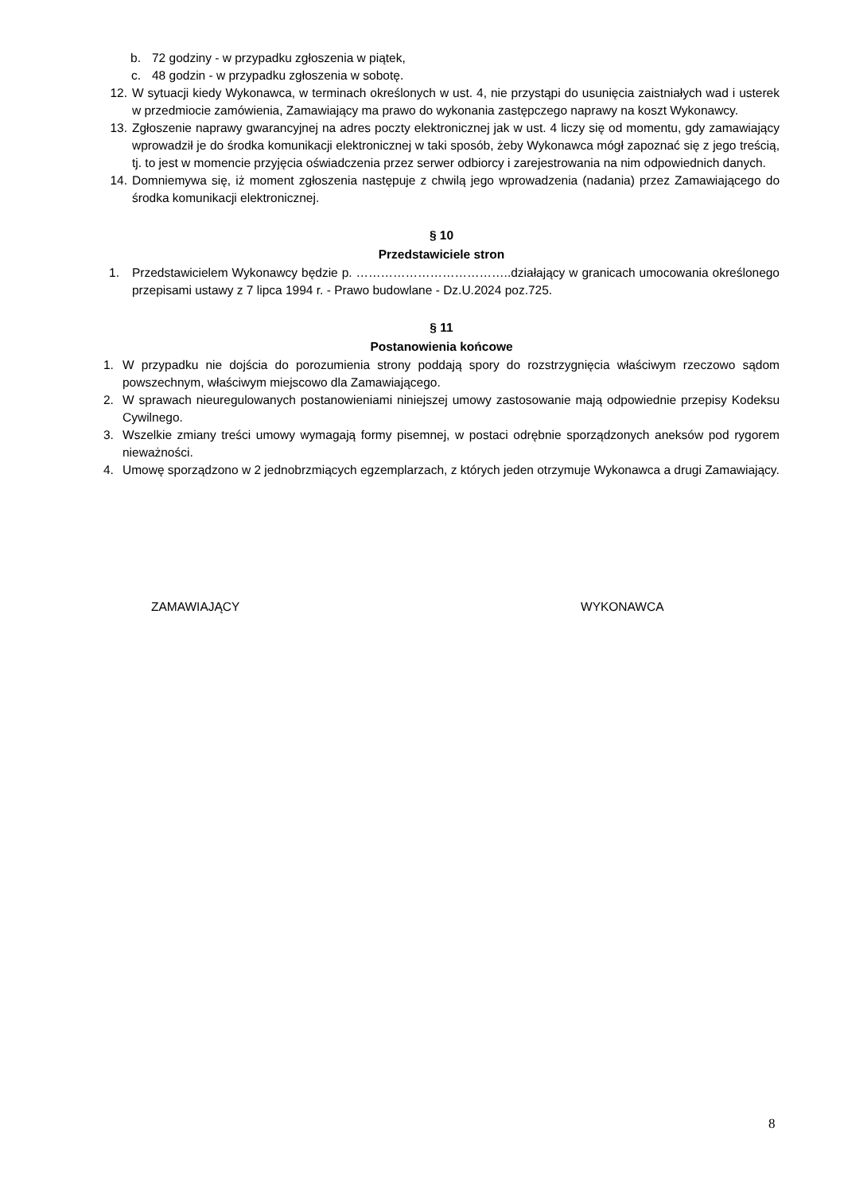b. 72 godziny - w przypadku zgłoszenia w piątek,
c. 48 godzin - w przypadku zgłoszenia w sobotę.
12. W sytuacji kiedy Wykonawca, w terminach określonych w ust. 4, nie przystąpi do usunięcia zaistniałych wad i usterek w przedmiocie zamówienia, Zamawiający ma prawo do wykonania zastępczego naprawy na koszt Wykonawcy.
13. Zgłoszenie naprawy gwarancyjnej na adres poczty elektronicznej jak w ust. 4 liczy się od momentu, gdy zamawiający wprowadził je do środka komunikacji elektronicznej w taki sposób, żeby Wykonawca mógł zapoznać się z jego treścią, tj. to jest w momencie przyjęcia oświadczenia przez serwer odbiorcy i zarejestrowania na nim odpowiednich danych.
14. Domniemywa się, iż moment zgłoszenia następuje z chwilą jego wprowadzenia (nadania) przez Zamawiającego do środka komunikacji elektronicznej.
§ 10
Przedstawiciele stron
1. Przedstawicielem Wykonawcy będzie p. ………………………………..działający w granicach umocowania określonego przepisami ustawy z 7 lipca 1994 r. - Prawo budowlane - Dz.U.2024 poz.725.
§ 11
Postanowienia końcowe
1. W przypadku nie dojścia do porozumienia strony poddają spory do rozstrzygnięcia właściwym rzeczowo sądom powszechnym, właściwym miejscowo dla Zamawiającego.
2. W sprawach nieuregulowanych postanowieniami niniejszej umowy zastosowanie mają odpowiednie przepisy Kodeksu Cywilnego.
3. Wszelkie zmiany treści umowy wymagają formy pisemnej, w postaci odrębnie sporządzonych aneksów pod rygorem nieważności.
4. Umowę sporządzono w 2 jednobrzmiących egzemplarzach, z których jeden otrzymuje Wykonawca a drugi Zamawiający.
ZAMAWIAJĄCY WYKONAWCA
8